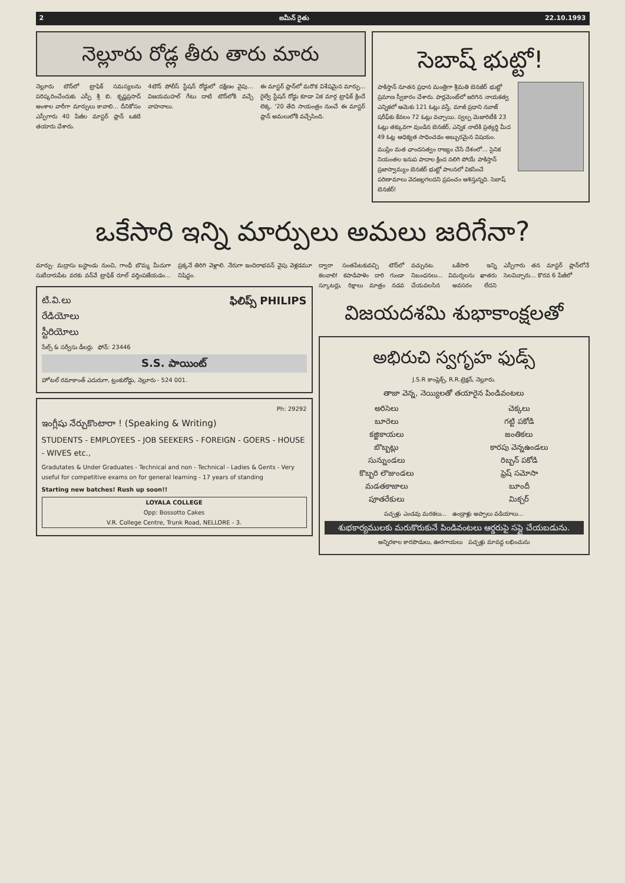2 జమీన్ రైతు 22.10.1993
నెల్లూరు రోడ్ల తీరు తారు మారు
నెల్లూరు టౌన్‌లో ట్రాఫిక్ సమస్యలను పరిష్కరించేందుకు ఎస్పీ శ్రీ బి. కృష్ణప్రసాద్ అంశాల వారీగా మార్పులు కావాలి... దీనికోసం ఎస్పీగారు 40 పేజీల మాస్టర్ ప్లాన్ ఒకటి తయారు చేశారు.
4టౌన్ పోలీస్ స్టేషన్ రోడ్డులో దక్షిణం వైపు... విజయమహల్ గేటు దాటి టౌన్‌లోకి వచ్చే వాహనాలు.
ఈ మాస్టర్ ప్లాన్‌లో మరొక విశేషమైన మార్పు... రైల్వే స్టేషన్ రోడ్డు కూడా ఏక మార్గ ట్రాఫిక్ క్రిందే లెక్క. '20 తేది సాయంత్రం నుంచే ఈ మాస్టర్ ప్లాన్ అమలులోకి వచ్చేసింది.
సెబాష్ భుట్టో!
పాకిస్తాన్ నూతన ప్రధాన మంత్రిగా శ్రీమతి బెనజీర్ భుట్టో ప్రమాణ స్వీకారం చేశారు. పార్లమెంట్‌లో జరిగిన నాయకత్వ ఎన్నికలో ఆమెకు 121 ఓట్లు వస్తే, మాజీ ప్రధాని నవాజ్ షరీఫ్‌కు కేవలం 72 ఓట్లు వచ్చాయి. స్వల్ప మెజారిటీకి 23 ఓట్లు తక్కువగా వుండిన బెనజీర్, ఎన్నిక నాటికి ప్రత్యర్థి మీద 49 ఓట్ల ఆధిక్యత సాధించడం అబ్బురమైన విషయం.
ముస్లిం మత ఛాందసత్వం రాజ్యం చేసే దేశంలో... సైనిక నియంతల ఇనుప పాదాల క్రింద నలిగి పోయే పాకిస్తాన్ ప్రజాస్వామ్యం బెనజీర్ భుట్టో పాలనలో వికసించే పరిణామాలు వెదజల్లగలదని ప్రపంచం ఆశిస్తున్నది. సెబాష్ బెనజీర్!
ఒకేసారి ఇన్ని మార్పులు అమలు జరిగేనా?
మార్పు- మద్రాసు బస్టాండు నుంచి, గాంధీ బొమ్మ మీదుగా సుబేదారుపేట వరకు వన్‌వే ట్రాఫిక్ రూల్ వర్తింపజేయడం... ప్రక్కనే తిరిగి వెళ్లాలి. నేరుగా ఇందిరాభవన్ వైపు వెళ్లడమూ నిషిద్ధం.
ఫిలిప్స్ PHILIPS
టి.వి.లు
రేడియోలు
స్టీరియోలు
సేల్స్ & సర్వీసు డీలర్లు ఫోన్: 23446
S.S. పాయింట్
హోటల్ రమాకాంత్ ఎదురుగా, ట్రంకురోడ్డు, నెల్లూరు - 524 001.
Ph: 29292
ఇంగ్లీషు నేర్చుకొంటారా ! (Speaking & Writing)
STUDENTS - EMPLOYEES - JOB SEEKERS - FOREIGN - GOERS - HOUSE - WIVES etc.,
Gradutates & Under Graduates - Technical and non - Technical - Ladies & Gents - Very useful for competitive exams on for general learning - 17 years of standing
Starting new batches! Rush up soon!!
LOYALA COLLEGE
Opp: Bossotto Cakes
V.R. College Centre, Trunk Road, NELLORE - 3.
ద్వారా సంతపేటకువచ్చి టౌన్‌లో కలవాలి! కపాడిపాళెం దారి గుండా స్కూటర్లు, రిక్షాలు మాత్రం నడవ వచ్చునట. ఒకేసారి ఇన్ని నిబంధనలు... విమర్శలను ఖాతరు చేయవలసిన అవసరం లేదని ఎస్పీగారు తన మాస్టర్ ప్లాన్‌లోనే సెలవిచ్చారు... కొరవ 6 పేజీలో
విజయదశమి శుభాకాంక్షలతో
అభిరుచి స్వగృహ ఫుడ్స్
J.S.R కాంప్లెక్స్, R.R.ట్రెక్షన్, నెల్లూరు.
తాజా వెన్న, నెయ్యిలతో తయారైన పిండివంటలు
అరిసెలు
బూరెలు
కజ్జికాయలు
బొబ్బట్లు
సున్నుండలు
కొబ్బరి లౌజుండలు
మడతకాజాలు
పూతరేకులు
చెక్కలు
గట్టి పకోడి
జంతికలు
కారపు వెన్నఉండలు
రిబ్బన్ పకోడి
ఫ్రెష్ సమోసా
బూందీ
మిక్చర్
పచ్చళ్లు ఎండవు మరకలు... ఉండ్రాళ్లు అప్పాలు వడియాలు...
శుభకార్యములకు మరుకొరుకునే పిండివంటలు ఆర్డరుపై సప్లై చేయబడును.
అన్నిరకాల కారపొడులు, ఊరగాయలు పచ్చళ్లు మావద్ద లభించును